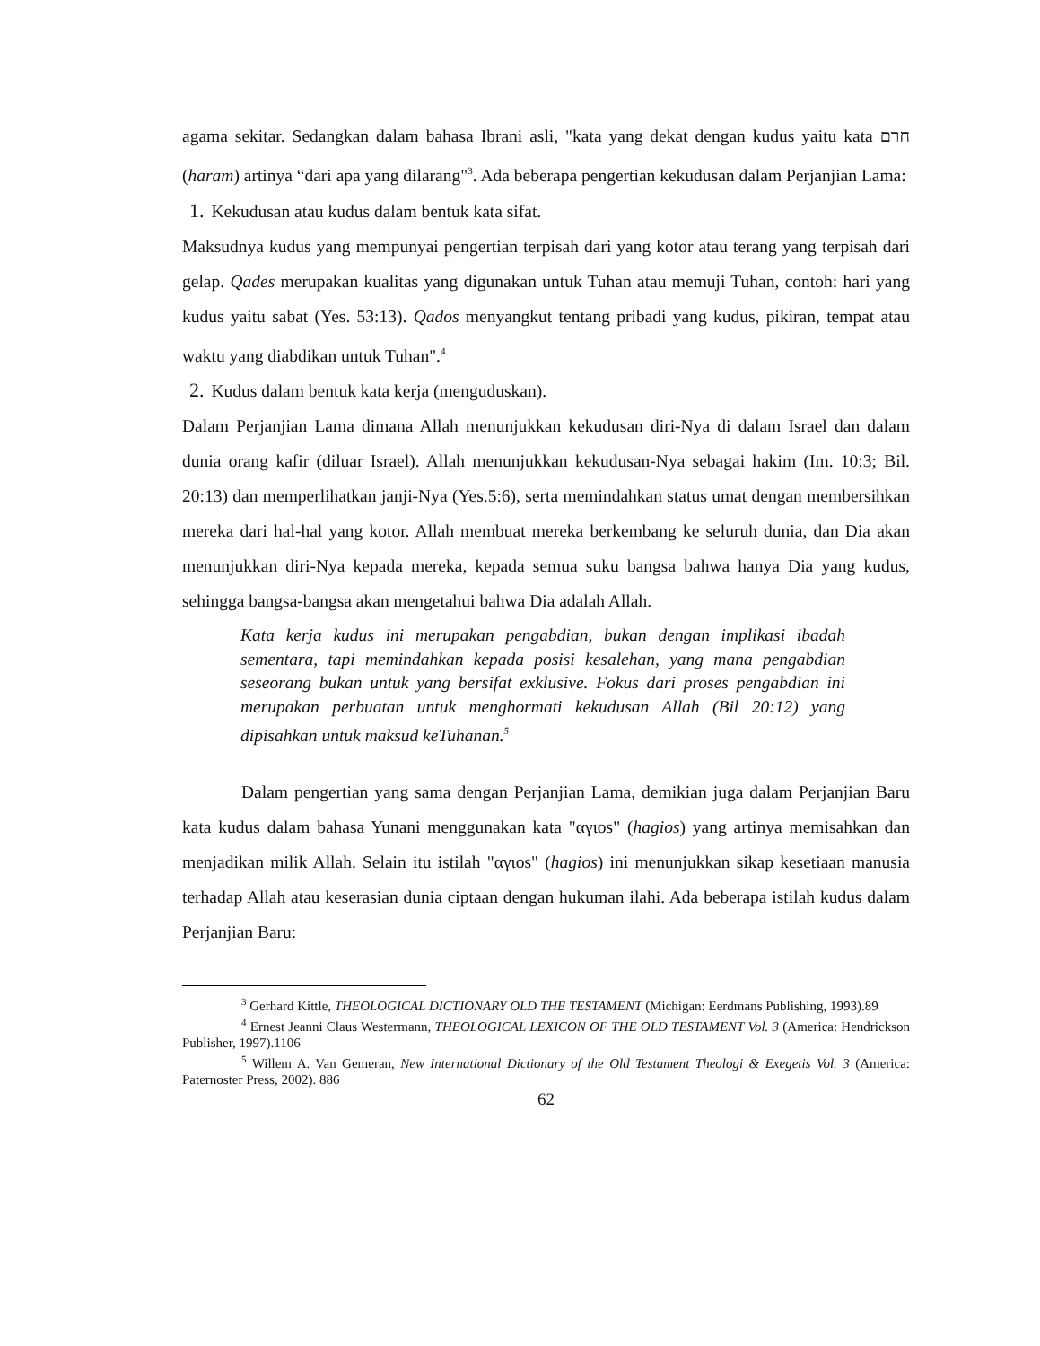agama sekitar. Sedangkan dalam bahasa Ibrani asli, "kata yang dekat dengan kudus yaitu kata חרם (haram) artinya “dari apa yang dilarang"<sup>3</sup>. Ada beberapa pengertian kekudusan dalam Perjanjian Lama:
1. Kekudusan atau kudus dalam bentuk kata sifat.
Maksudnya kudus yang mempunyai pengertian terpisah dari yang kotor atau terang yang terpisah dari gelap. Qades merupakan kualitas yang digunakan untuk Tuhan atau memuji Tuhan, contoh: hari yang kudus yaitu sabat (Yes. 53:13). Qados menyangkut tentang pribadi yang kudus, pikiran, tempat atau waktu yang diabdikan untuk Tuhan".<sup>4</sup>
2. Kudus dalam bentuk kata kerja (menguduskan).
Dalam Perjanjian Lama dimana Allah menunjukkan kekudusan diri-Nya di dalam Israel dan dalam dunia orang kafir (diluar Israel). Allah menunjukkan kekudusan-Nya sebagai hakim (Im. 10:3; Bil. 20:13) dan memperlihatkan janji-Nya (Yes.5:6), serta memindahkan status umat dengan membersihkan mereka dari hal-hal yang kotor. Allah membuat mereka berkembang ke seluruh dunia, dan Dia akan menunjukkan diri-Nya kepada mereka, kepada semua suku bangsa bahwa hanya Dia yang kudus, sehingga bangsa-bangsa akan mengetahui bahwa Dia adalah Allah.
Kata kerja kudus ini merupakan pengabdian, bukan dengan implikasi ibadah sementara, tapi memindahkan kepada posisi kesalehan, yang mana pengabdian seseorang bukan untuk yang bersifat exklusive. Fokus dari proses pengabdian ini merupakan perbuatan untuk menghormati kekudusan Allah (Bil 20:12) yang dipisahkan untuk maksud keTuhanan.<sup>5</sup>
Dalam pengertian yang sama dengan Perjanjian Lama, demikian juga dalam Perjanjian Baru kata kudus dalam bahasa Yunani menggunakan kata "αγιοs" (hagios) yang artinya memisahkan dan menjadikan milik Allah. Selain itu istilah "αγιοs" (hagios) ini menunjukkan sikap kesetiaan manusia terhadap Allah atau keserasian dunia ciptaan dengan hukuman ilahi. Ada beberapa istilah kudus dalam Perjanjian Baru:
<sup>3</sup> Gerhard Kittle, THEOLOGICAL DICTIONARY OLD THE TESTAMENT (Michigan: Eerdmans Publishing, 1993).89
<sup>4</sup> Ernest Jeanni Claus Westermann, THEOLOGICAL LEXICON OF THE OLD TESTAMENT Vol. 3 (America: Hendrickson Publisher, 1997).1106
<sup>5</sup> Willem A. Van Gemeran, New International Dictionary of the Old Testament Theologi & Exegetis Vol. 3 (America: Paternoster Press, 2002). 886
62